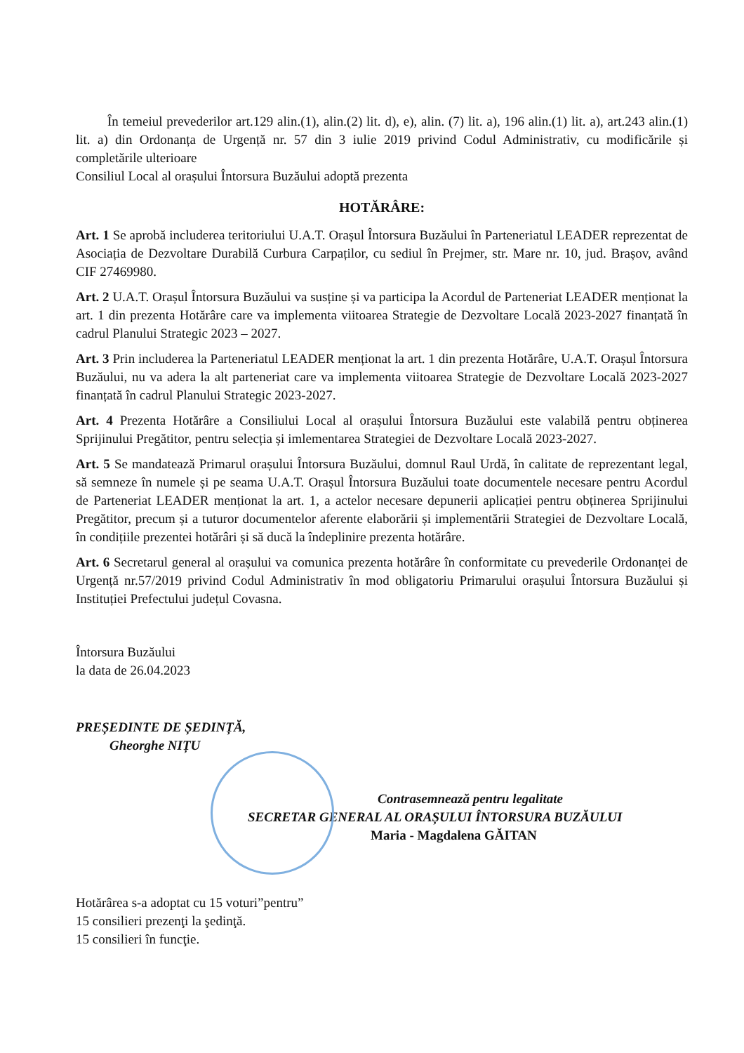În temeiul prevederilor art.129 alin.(1), alin.(2) lit. d), e), alin. (7) lit. a), 196 alin.(1) lit. a), art.243 alin.(1) lit. a) din Ordonanța de Urgență nr. 57 din 3 iulie 2019 privind Codul Administrativ, cu modificările și completările ulterioare
Consiliul Local al orașului Întorsura Buzăului adoptă prezenta
HOTĂRÂRE:
Art. 1 Se aprobă includerea teritoriului U.A.T. Orașul Întorsura Buzăului în Parteneriatul LEADER reprezentat de Asociația de Dezvoltare Durabilă Curbura Carpaților, cu sediul în Prejmer, str. Mare nr. 10, jud. Brașov, având CIF 27469980.
Art. 2 U.A.T. Orașul Întorsura Buzăului va susține și va participa la Acordul de Parteneriat LEADER menționat la art. 1 din prezenta Hotărâre care va implementa viitoarea Strategie de Dezvoltare Locală 2023-2027 finanțată în cadrul Planului Strategic 2023 – 2027.
Art. 3 Prin includerea la Parteneriatul LEADER menționat la art. 1 din prezenta Hotărâre, U.A.T. Orașul Întorsura Buzăului, nu va adera la alt parteneriat care va implementa viitoarea Strategie de Dezvoltare Locală 2023-2027 finanțată în cadrul Planului Strategic 2023-2027.
Art. 4 Prezenta Hotărâre a Consiliului Local al orașului Întorsura Buzăului este valabilă pentru obținerea Sprijinului Pregătitor, pentru selecția și imlementarea Strategiei de Dezvoltare Locală 2023-2027.
Art. 5 Se mandatează Primarul orașului Întorsura Buzăului, domnul Raul Urdă, în calitate de reprezentant legal, să semneze în numele și pe seama U.A.T. Orașul Întorsura Buzăului toate documentele necesare pentru Acordul de Parteneriat LEADER menționat la art. 1, a actelor necesare depunerii aplicației pentru obținerea Sprijinului Pregătitor, precum și a tuturor documentelor aferente elaborării și implementării Strategiei de Dezvoltare Locală, în condițiile prezentei hotărâri și să ducă la îndeplinire prezenta hotărâre.
Art. 6 Secretarul general al orașului va comunica prezenta hotărâre în conformitate cu prevederile Ordonanței de Urgență nr.57/2019 privind Codul Administrativ în mod obligatoriu Primarului orașului Întorsura Buzăului și Instituției Prefectului județul Covasna.
Întorsura Buzăului
la data de 26.04.2023
PREȘEDINTE DE ȘEDINȚĂ,
Gheorghe NIȚU
Contrasemnează pentru legalitate
SECRETAR GENERAL AL ORAȘULUI ÎNTORSURA BUZĂULUI
Maria - Magdalena GĂITAN
Hotărârea s-a adoptat cu 15 voturi”pentru”
15 consilieri prezenţi la şedinţă.
15 consilieri în funcţie.